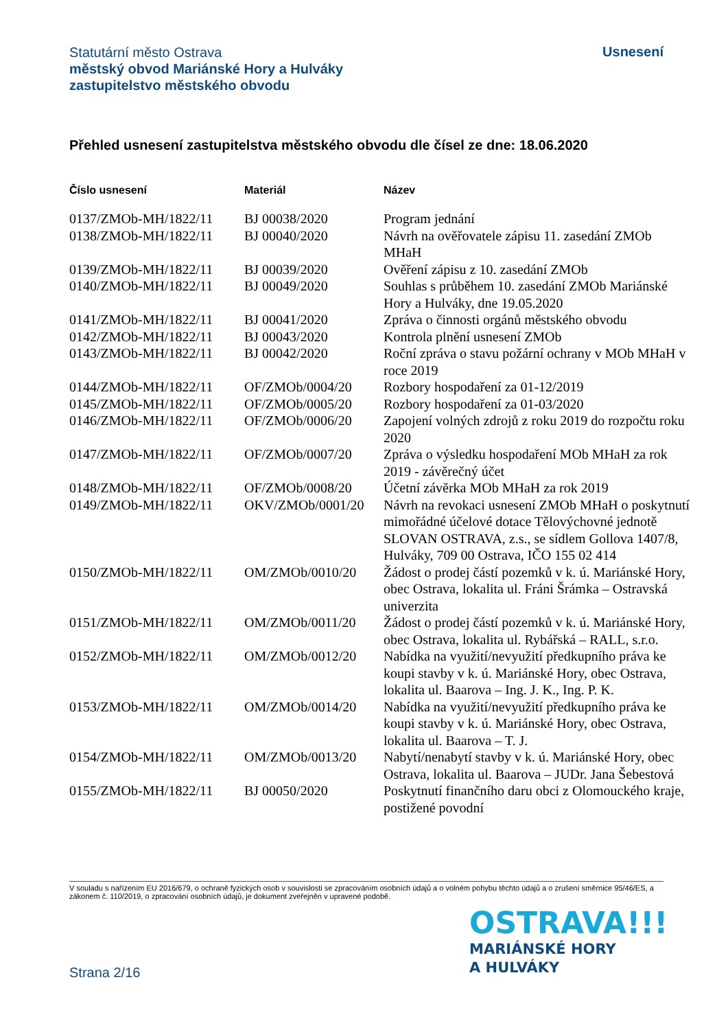Statutární město Ostrava
městský obvod Mariánské Hory a Hulváky
zastupitelstvo městského obvodu
Usnesení
Přehled usnesení zastupitelstva městského obvodu dle čísel ze dne: 18.06.2020
| Číslo usnesení | Materiál | Název |
| --- | --- | --- |
| 0137/ZMOb-MH/1822/11 | BJ 00038/2020 | Program jednání |
| 0138/ZMOb-MH/1822/11 | BJ 00040/2020 | Návrh na ověřovatele zápisu 11. zasedání ZMOb MHaH |
| 0139/ZMOb-MH/1822/11 | BJ 00039/2020 | Ověření zápisu z 10. zasedání ZMOb |
| 0140/ZMOb-MH/1822/11 | BJ 00049/2020 | Souhlas s průběhem 10. zasedání ZMOb Mariánské Hory a Hulváky, dne 19.05.2020 |
| 0141/ZMOb-MH/1822/11 | BJ 00041/2020 | Zpráva o činnosti orgánů městského obvodu |
| 0142/ZMOb-MH/1822/11 | BJ 00043/2020 | Kontrola plnění usnesení ZMOb |
| 0143/ZMOb-MH/1822/11 | BJ 00042/2020 | Roční zpráva o stavu požární ochrany v MOb MHaH v roce 2019 |
| 0144/ZMOb-MH/1822/11 | OF/ZMOb/0004/20 | Rozbory hospodaření za 01-12/2019 |
| 0145/ZMOb-MH/1822/11 | OF/ZMOb/0005/20 | Rozbory hospodaření za 01-03/2020 |
| 0146/ZMOb-MH/1822/11 | OF/ZMOb/0006/20 | Zapojení volných zdrojů z roku 2019 do rozpočtu roku 2020 |
| 0147/ZMOb-MH/1822/11 | OF/ZMOb/0007/20 | Zpráva o výsledku hospodaření MOb MHaH za rok 2019 - závěrečný účet |
| 0148/ZMOb-MH/1822/11 | OF/ZMOb/0008/20 | Účetní závěrka MOb MHaH za rok 2019 |
| 0149/ZMOb-MH/1822/11 | OKV/ZMOb/0001/20 | Návrh na revokaci usnesení ZMOb MHaH o poskytnutí mimořádné účelové dotace Tělovýchovné jednotě SLOVAN OSTRAVA, z.s., se sídlem Gollova 1407/8, Hulváky, 709 00 Ostrava, IČO 155 02 414 |
| 0150/ZMOb-MH/1822/11 | OM/ZMOb/0010/20 | Žádost o prodej částí pozemků v k. ú. Mariánské Hory, obec Ostrava, lokalita ul. Fráni Šrámka – Ostravská univerzita |
| 0151/ZMOb-MH/1822/11 | OM/ZMOb/0011/20 | Žádost o prodej částí pozemků v k. ú. Mariánské Hory, obec Ostrava, lokalita ul. Rybářská – RALL, s.r.o. |
| 0152/ZMOb-MH/1822/11 | OM/ZMOb/0012/20 | Nabídka na využití/nevyužití předkupního práva ke koupi stavby v k. ú. Mariánské Hory, obec Ostrava, lokalita ul. Baarova – Ing. J. K., Ing. P. K. |
| 0153/ZMOb-MH/1822/11 | OM/ZMOb/0014/20 | Nabídka na využití/nevyužití předkupního práva ke koupi stavby v k. ú. Mariánské Hory, obec Ostrava, lokalita ul. Baarova – T. J. |
| 0154/ZMOb-MH/1822/11 | OM/ZMOb/0013/20 | Nabytí/nenabytí stavby v k. ú. Mariánské Hory, obec Ostrava, lokalita ul. Baarova – JUDr. Jana Šebestová |
| 0155/ZMOb-MH/1822/11 | BJ 00050/2020 | Poskytnutí finančního daru obci z Olomouckého kraje, postižené povodní |
V souladu s nařízením EU 2016/679, o ochraně fyzických osob v souvislosti se zpracováním osobních údajů a o volném pohybu těchto údajů a o zrušení směrnice 95/46/ES, a zákonem č. 110/2019, o zpracování osobních údajů, je dokument zveřejněn v upravené podobě.
OSTRAVA!!!
MARIÁNSKÉ HORY
A HULVÁKY
Strana 2/16